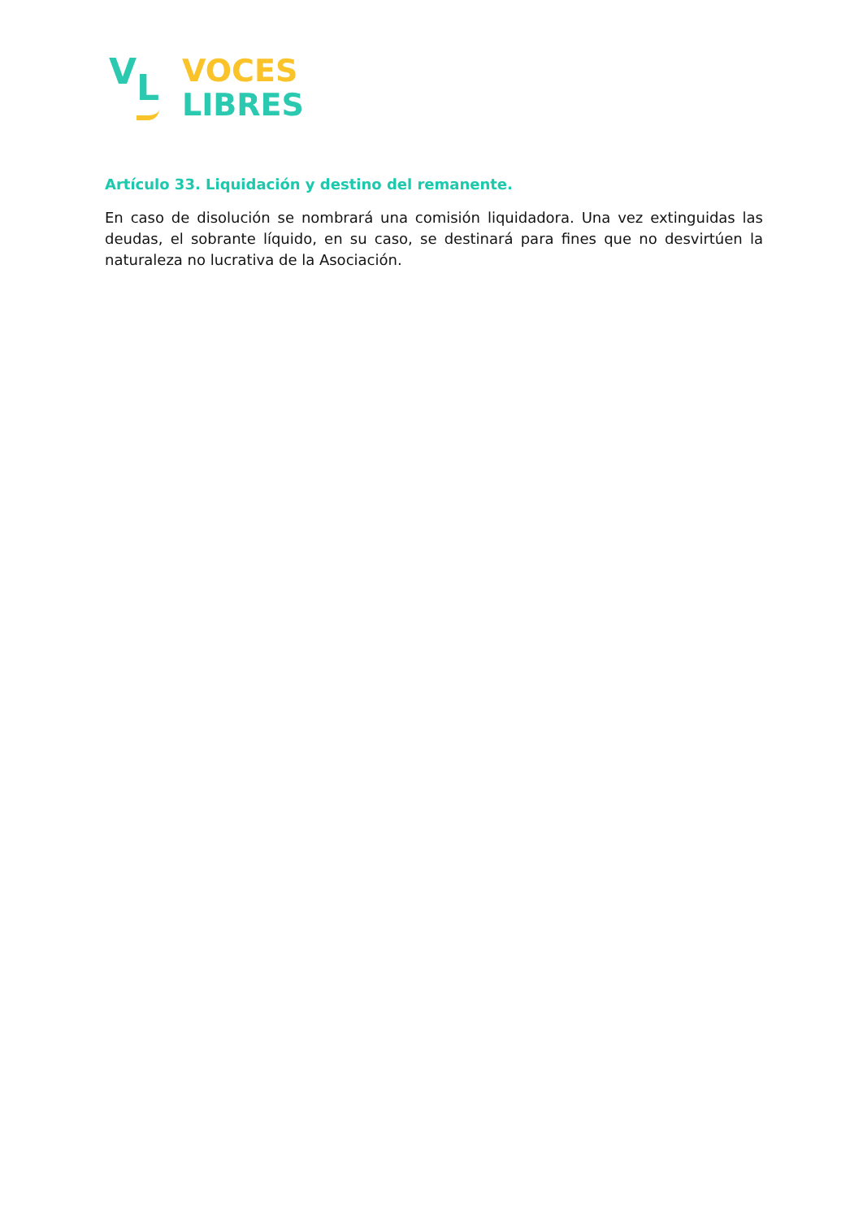V L
VOCES
LIBRES
Artículo 33. Liquidación y destino del remanente.
En caso de disolución se nombrará una comisión liquidadora. Una vez extinguidas las deudas, el sobrante líquido, en su caso, se destinará para fines que no desvirtúen la naturaleza no lucrativa de la Asociación.